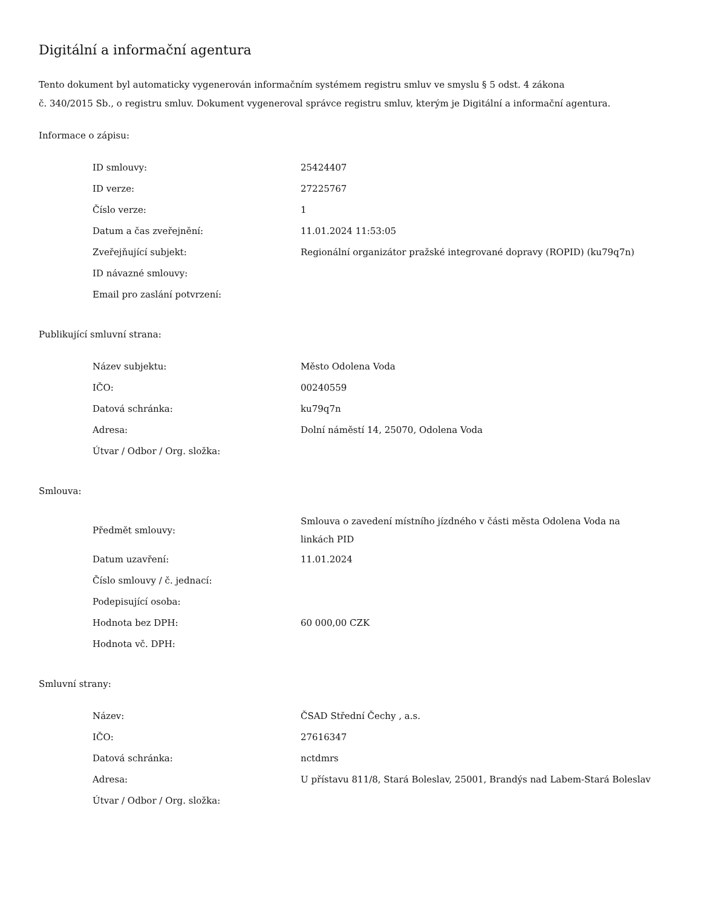Digitální a informační agentura
Tento dokument byl automaticky vygenerován informačním systémem registru smluv ve smyslu § 5 odst. 4 zákona
č. 340/2015 Sb., o registru smluv. Dokument vygeneroval správce registru smluv, kterým je Digitální a informační agentura.
Informace o zápisu:
| ID smlouvy: | 25424407 |
| ID verze: | 27225767 |
| Číslo verze: | 1 |
| Datum a čas zveřejnění: | 11.01.2024 11:53:05 |
| Zveřejňující subjekt: | Regionální organizátor pražské integrované dopravy (ROPID) (ku79q7n) |
| ID návazné smlouvy: | |
| Email pro zaslání potvrzení: | |
Publikující smluvní strana:
| Název subjektu: | Město Odolena Voda |
| IČO: | 00240559 |
| Datová schránka: | ku79q7n |
| Adresa: | Dolní náměstí 14, 25070, Odolena Voda |
| Útvar / Odbor / Org. složka: | |
Smlouva:
| Předmět smlouvy: | Smlouva o zavedení místního jízdného v části města Odolena Voda na linkách PID |
| Datum uzavření: | 11.01.2024 |
| Číslo smlouvy / č. jednací: | |
| Podepisující osoba: | |
| Hodnota bez DPH: | 60 000,00 CZK |
| Hodnota vč. DPH: | |
Smluvní strany:
| Název: | ČSAD Střední Čechy , a.s. |
| IČO: | 27616347 |
| Datová schránka: | nctdmrs |
| Adresa: | U přístavu 811/8, Stará Boleslav, 25001, Brandýs nad Labem-Stará Boleslav |
| Útvar / Odbor / Org. složka: | |